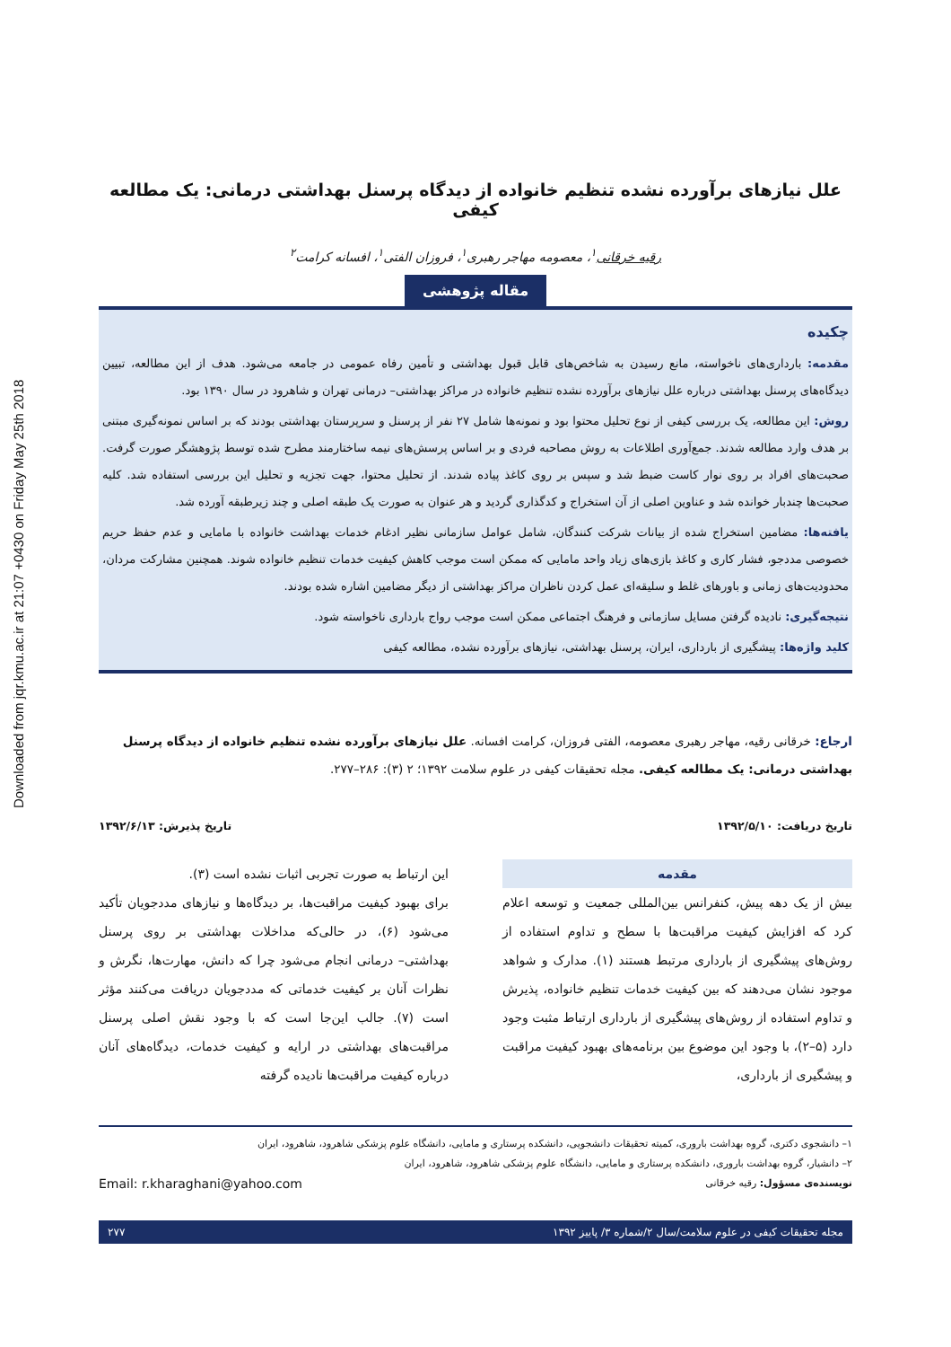Downloaded from jqr.kmu.ac.ir at 21:07 +0430 on Friday May 25th 2018
علل نیازهای برآورده نشده تنظیم خانواده از دیدگاه پرسنل بهداشتی درمانی: یک مطالعه کیفی
رقیه خرقانی<sup>۱</sup>، معصومه مهاجر رهبری<sup>۱</sup>، فروزان الفتی<sup>۱</sup>، افسانه کرامت<sup>۲</sup>
مقاله پژوهشی
چکیده
مقدمه: بارداری‌های ناخواسته، مانع رسیدن به شاخص‌های قابل قبول بهداشتی و تأمین رفاه عمومی در جامعه می‌شود. هدف از این مطالعه، تبیین دیدگاه‌های پرسنل بهداشتی درباره علل نیازهای برآورده نشده تنظیم خانواده در مراکز بهداشتی– درمانی تهران و شاهرود در سال ۱۳۹۰ بود.
روش: این مطالعه، یک بررسی کیفی از نوع تحلیل محتوا بود و نمونه‌ها شامل ۲۷ نفر از پرسنل و سرپرستان بهداشتی بودند که بر اساس نمونه‌گیری مبتنی بر هدف وارد مطالعه شدند. جمع‌آوری اطلاعات به روش مصاحبه فردی و بر اساس پرسش‌های نیمه ساختارمند مطرح شده توسط پژوهشگر صورت گرفت. صحبت‌های افراد بر روی نوار کاست ضبط شد و سپس بر روی کاغذ پیاده شدند. از تحلیل محتوا، جهت تجزیه و تحلیل این بررسی استفاده شد. کلیه صحبت‌ها چندبار خوانده شد و عناوین اصلی از آن استخراج و کدگذاری گردید و هر عنوان به صورت یک طبقه اصلی و چند زیرطبقه آورده شد.
یافته‌ها: مضامین استخراج شده از بیانات شرکت کنندگان، شامل عوامل سازمانی نظیر ادغام خدمات بهداشت خانواده با مامایی و عدم حفظ حریم خصوصی مددجو، فشار کاری و کاغذ بازی‌های زیاد واحد مامایی که ممکن است موجب کاهش کیفیت خدمات تنظیم خانواده شوند. همچنین مشارکت مردان، محدودیت‌های زمانی و باورهای غلط و سلیقه‌ای عمل کردن ناظران مراکز بهداشتی از دیگر مضامین اشاره شده بودند.
نتیجه‌گیری: نادیده گرفتن مسایل سازمانی و فرهنگ اجتماعی ممکن است موجب رواج بارداری ناخواسته شود.
کلید واژه‌ها: پیشگیری از بارداری، ایران، پرسنل بهداشتی، نیازهای برآورده نشده، مطالعه کیفی
ارجاع: خرقانی رقیه، مهاجر رهبری معصومه، الفتی فروزان، کرامت افسانه. علل نیازهای برآورده نشده تنظیم خانواده از دیدگاه پرسنل بهداشتی درمانی: یک مطالعه کیفی. مجله تحقیقات کیفی در علوم سلامت ۱۳۹۲؛ ۲ (۳): ۲۸۶–۲۷۷.
تاریخ دریافت: ۱۳۹۲/۵/۱۰ تاریخ پذیرش: ۱۳۹۲/۶/۱۳
مقدمه
بیش از یک دهه پیش، کنفرانس بین‌المللی جمعیت و توسعه اعلام کرد که افزایش کیفیت مراقبت‌ها با سطح و تداوم استفاده از روش‌های پیشگیری از بارداری مرتبط هستند (۱). مدارک و شواهد موجود نشان می‌دهند که بین کیفیت خدمات تنظیم خانواده، پذیرش و تداوم استفاده از روش‌های پیشگیری از بارداری ارتباط مثبت وجود دارد (۵–۲)، با وجود این موضوع بین برنامه‌های بهبود کیفیت مراقبت و پیشگیری از بارداری،
این ارتباط به صورت تجربی اثبات نشده است (۳).
برای بهبود کیفیت مراقبت‌ها، بر دیدگاه‌ها و نیازهای مددجویان تأکید می‌شود (۶)، در حالی‌که مداخلات بهداشتی بر روی پرسنل بهداشتی– درمانی انجام می‌شود چرا که دانش، مهارت‌ها، نگرش و نظرات آنان بر کیفیت خدماتی که مددجویان دریافت می‌کنند مؤثر است (۷). جالب این‌جا است که با وجود نقش اصلی پرسنل مراقبت‌های بهداشتی در ارایه و کیفیت خدمات، دیدگاه‌های آنان درباره کیفیت مراقبت‌ها نادیده گرفته
۱– دانشجوی دکتری، گروه بهداشت باروری، کمیته تحقیقات دانشجویی، دانشکده پرستاری و مامایی، دانشگاه علوم پزشکی شاهرود، شاهرود، ایران
۲– دانشیار، گروه بهداشت باروری، دانشکده پرستاری و مامایی، دانشگاه علوم پزشکی شاهرود، شاهرود، ایران
نویسنده‌ی مسؤول: رقیه خرقانی Email: r.kharaghani@yahoo.com
مجله تحقیقات کیفی در علوم سلامت/سال ۲/شماره ۳/ پاییز ۱۳۹۲ ۲۷۷